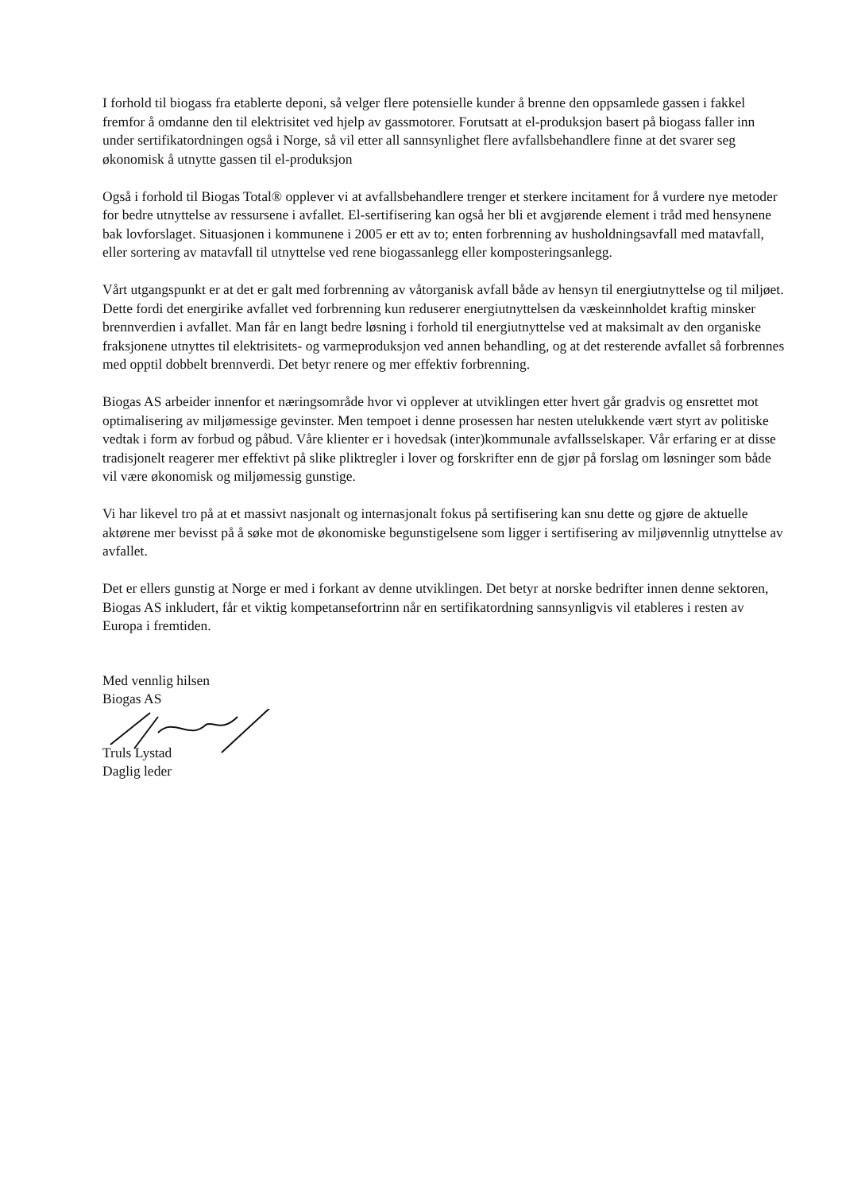I forhold til biogass fra etablerte deponi, så velger flere potensielle kunder å brenne den oppsamlede gassen i fakkel fremfor å omdanne den til elektrisitet ved hjelp av gassmotorer. Forutsatt at el-produksjon basert på biogass faller inn under sertifikatordningen også i Norge, så vil etter all sannsynlighet flere avfallsbehandlere finne at det svarer seg økonomisk å utnytte gassen til el-produksjon
Også i forhold til Biogas Total® opplever vi at avfallsbehandlere trenger et sterkere incitament for å vurdere nye metoder for bedre utnyttelse av ressursene i avfallet. El-sertifisering kan også her bli et avgjørende element i tråd med hensynene bak lovforslaget. Situasjonen i kommunene i 2005 er ett av to; enten forbrenning av husholdningsavfall med matavfall, eller sortering av matavfall til utnyttelse ved rene biogassanlegg eller komposteringsanlegg.
Vårt utgangspunkt er at det er galt med forbrenning av våtorganisk avfall både av hensyn til energiutnyttelse og til miljøet. Dette fordi det energirike avfallet ved forbrenning kun reduserer energiutnyttelsen da væskeinnholdet kraftig minsker brennverdien i avfallet. Man får en langt bedre løsning i forhold til energiutnyttelse ved at maksimalt av den organiske fraksjonene utnyttes til elektrisitets- og varmeproduksjon ved annen behandling, og at det resterende avfallet så forbrennes med opptil dobbelt brennverdi. Det betyr renere og mer effektiv forbrenning.
Biogas AS arbeider innenfor et næringsområde hvor vi opplever at utviklingen etter hvert går gradvis og ensrettet mot optimalisering av miljømessige gevinster. Men tempoet i denne prosessen har nesten utelukkende vært styrt av politiske vedtak i form av forbud og påbud. Våre klienter er i hovedsak (inter)kommunale avfallsselskaper. Vår erfaring er at disse tradisjonelt reagerer mer effektivt på slike pliktregler i lover og forskrifter enn de gjør på forslag om løsninger som både vil være økonomisk og miljømessig gunstige.
Vi har likevel tro på at et massivt nasjonalt og internasjonalt fokus på sertifisering kan snu dette og gjøre de aktuelle aktørene mer bevisst på å søke mot de økonomiske begunstigelsene som ligger i sertifisering av miljøvennlig utnyttelse av avfallet.
Det er ellers gunstig at Norge er med i forkant av denne utviklingen. Det betyr at norske bedrifter innen denne sektoren, Biogas AS inkludert, får et viktig kompetansefortrinn når en sertifikatordning sannsynligvis vil etableres i resten av Europa i fremtiden.
Med vennlig hilsen
Biogas AS
Truls Lystad
Daglig leder